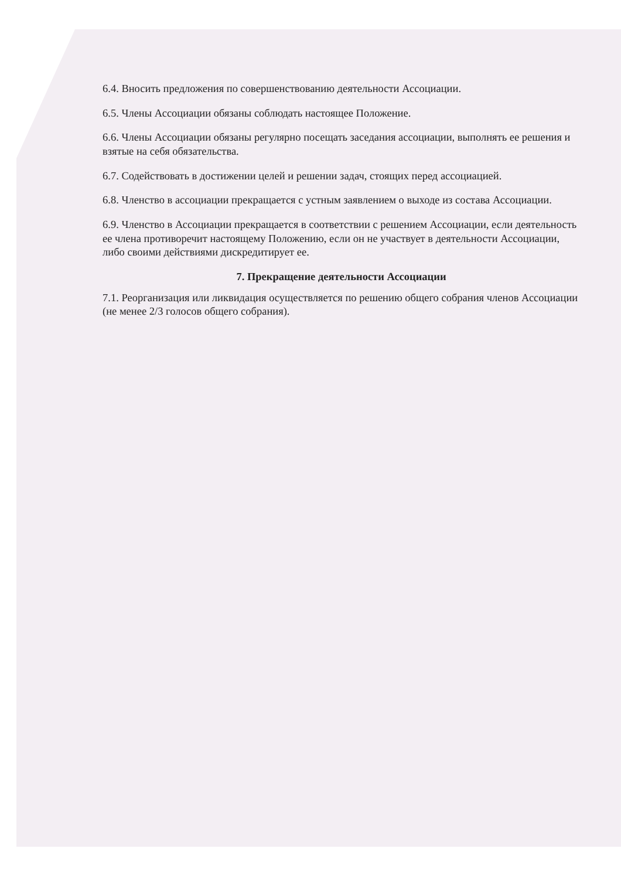6.4. Вносить предложения по совершенствованию деятельности Ассоциации.
6.5. Члены Ассоциации обязаны соблюдать настоящее Положение.
6.6. Члены Ассоциации обязаны регулярно посещать заседания ассоциации, выполнять ее решения и взятые на себя обязательства.
6.7. Содействовать в достижении целей и решении задач, стоящих перед ассоциацией.
6.8. Членство в ассоциации прекращается с устным заявлением о выходе из состава Ассоциации.
6.9. Членство в Ассоциации прекращается в соответствии с решением Ассоциации, если деятельность ее члена противоречит настоящему Положению, если он не участвует в деятельности Ассоциации, либо своими действиями дискредитирует ее.
7. Прекращение деятельности Ассоциации
7.1. Реорганизация или ликвидация осуществляется по решению общего собрания членов Ассоциации (не менее 2/3 голосов общего собрания).